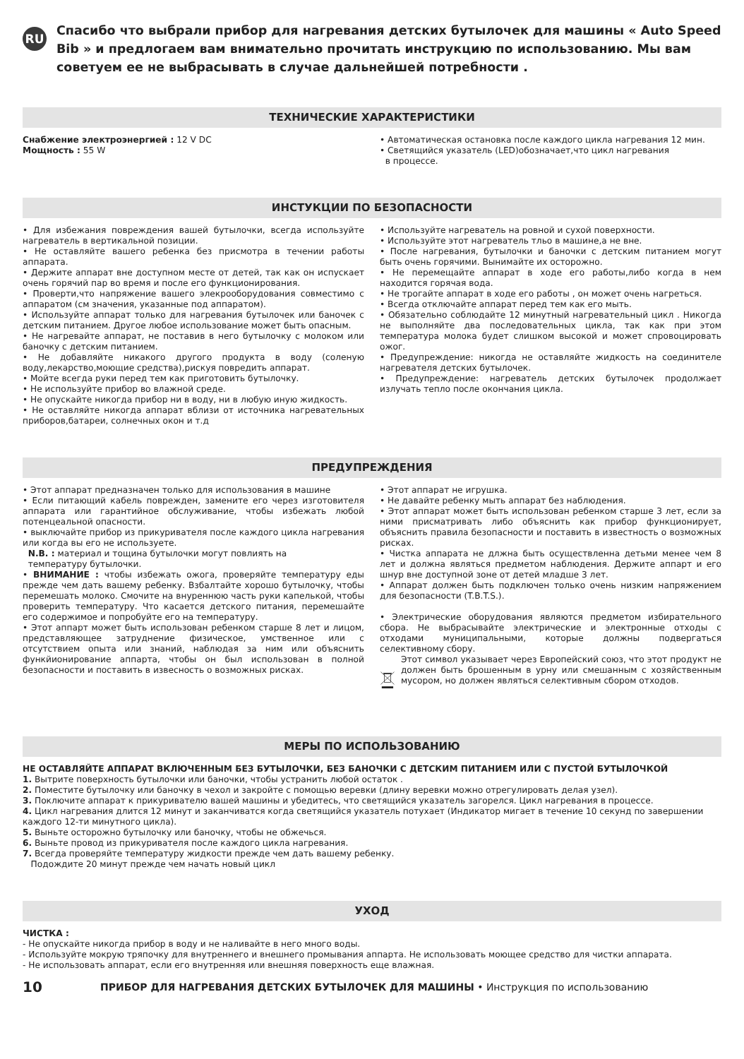RU
Спасибо что выбрали прибор для нагревания детских бутылочек для машины « Auto Speed Bib » и предлогаем вам внимательно прочитать инструкцию по использованию. Мы вам советуем ее не выбрасывать в случае дальнейшей потребности .
ТЕХНИЧЕСКИЕ ХАРАКТЕРИСТИКИ
Снабжение электроэнергией : 12 V DC
Мощность : 55 W
• Автоматическая остановка после каждого цикла нагревания 12 мин.
• Светящийся указатель (LED)обозначает,что цикл нагревания
в процессе.
ИНСТУКЦИИ ПО БЕЗОПАСНОСТИ
• Для избежания повреждения вашей бутылочки, всегда используйте нагреватель в вертикальной позиции.
• Не оставляйте вашего ребенка без присмотра в течении работы аппарата.
• Держите аппарат вне доступном месте от детей, так как он испускает очень горячий пар во время и после его функционирования.
• Проверти,что напряжение вашего элекрооборудования совместимо с аппаратом (см значения, указанные под аппаратом).
• Используйте аппарат только для нагревания бутылочек или баночек с детским питанием. Другое любое использование может быть опасным.
• Не нагревайте аппарат, не поставив в него бутылочку с молоком или баночку с детским питанием.
• Не добавляйте никакого другого продукта в воду (соленую воду,лекарство,моющие средства),рискуя повредить аппарат.
• Мойте всегда руки перед тем как приготовить бутылочку.
• Не используйте прибор во влажной среде.
• Не опускайте никогда прибор ни в воду, ни в любую иную жидкость.
• Не оставляйте никогда аппарат вблизи от источника нагревательных приборов,батареи, солнечных окон и т.д
• Используйте нагреватель на ровной и сухой поверхности.
• Используйте этот нагреватель тльо в машине,а не вне.
• После нагревания, бутылочки и баночки с детским питанием могут быть очень горячими. Вынимайте их осторожно.
• Не перемещайте аппарат в ходе его работы,либо когда в нем находится горячая вода.
• Не трогайте аппарат в ходе его работы , он может очень нагреться.
• Всегда отключайте аппарат перед тем как его мыть.
• Обязательно соблюдайте 12 минутный нагревательный цикл . Никогда не выполняйте два последовательных цикла, так как при этом температура молока будет слишком высокой и может спровоцировать ожог.
• Предупреждение: никогда не оставляйте жидкость на соединителе нагревателя детских бутылочек.
• Предупреждение: нагреватель детских бутылочек продолжает излучать тепло после окончания цикла.
ПРЕДУПРЕЖДЕНИЯ
• Этот аппарат предназначен только для использования в машине
• Если питающий кабель поврежден, замените его через изготовителя аппарата или гарантийное обслуживание, чтобы избежать любой потенцеальной опасности.
• выключайте прибор из прикуривателя после каждого цикла нагревания или когда вы его не используете.
N.B. : материал и тощина бутылочки могут повлиять на
температуру бутылочки.
• ВНИМАНИЕ : чтобы избежать ожога, проверяйте температуру еды прежде чем дать вашему ребенку. Взбалтайте хорошо бутылочку, чтобы перемешать молоко. Смочите на внуреннюю часть руки капелькой, чтобы проверить температуру. Что касается детского питания, перемешайте его содержимое и попробуйте его на температуру.
• Этот аппарт может быть использован ребенком старше 8 лет и лицом, представляющее затруднение физическое, умственное или с отсутствием опыта или знаний, наблюдая за ним или объяснить функйионирование аппарта, чтобы он был использован в полной безопасности и поставить в извесность о возможных рисках.
• Этот аппарат не игрушка.
• Не давайте ребенку мыть аппарат без наблюдения.
• Этот аппарат может быть использован ребенком старше 3 лет, если за ними присматривать либо объяснить как прибор функционирует, объяснить правила безопасности и поставить в известность о возможных рисках.
• Чистка аппарата не длжна быть осуществленна детьми менее чем 8 лет и должна являться предметом наблюдения. Держите аппарт и его шнур вне доступной зоне от детей младше 3 лет.
• Аппарат должен быть подключен только очень низким напряжением для безопасности (T.B.T.S.).
• Электрические оборудования являются предметом избирательного сбора. Не выбрасывайте электрические и электронные отходы с отходами муниципальными, которые должны подвергаться селективному сбору.
Этот символ указывает через Европейский союз, что этот продукт не должен быть брошенным в урну или смешанным с хозяйственным мусором, но должен являться селективным сбором отходов.
МЕРЫ ПО ИСПОЛЬЗОВАНИЮ
НЕ ОСТАВЛЯЙТЕ АППАРАТ ВКЛЮЧЕННЫМ БЕЗ БУТЫЛОЧКИ, БЕЗ БАНОЧКИ С ДЕТСКИМ ПИТАНИЕМ ИЛИ С ПУСТОЙ БУТЫЛОЧКОЙ
1. Вытрите поверхность бутылочки или баночки, чтобы устранить любой остаток .
2. Поместите бутылочку или баночку в чехол и закройте с помощью веревки (длину веревки можно отрегулировать делая узел).
3. Поключите аппарат к прикуривателю вашей машины и убедитесь, что светящийся указатель загорелся. Цикл нагревания в процессе.
4. Цикл нагревания длится 12 минут и заканчиватся когда светящийся указатель потухает (Индикатор мигает в течение 10 секунд по завершении каждого 12-ти минутного цикла).
5. Выньте осторожно бутылочку или баночку, чтобы не обжечься.
6. Выньте провод из прикуривателя после каждого цикла нагревания.
7. Всегда проверяйте температуру жидкости прежде чем дать вашему ребенку.
Подождите 20 минут прежде чем начать новый цикл
УХОД
ЧИСТКА :
- Не опускайте никогда прибор в воду и не наливайте в него много воды.
- Используйте мокрую тряпочку для внутреннего и внешнего промывания аппарта. Не использовать моющее средство для чистки аппарата.
- Не использовать аппарат, если его внутренняя или внешняя поверхность еще влажная.
10 ПРИБОР ДЛЯ НАГРЕВАНИЯ ДЕТСКИХ БУТЫЛОЧЕК ДЛЯ МАШИНЫ • Инструкция по использованию